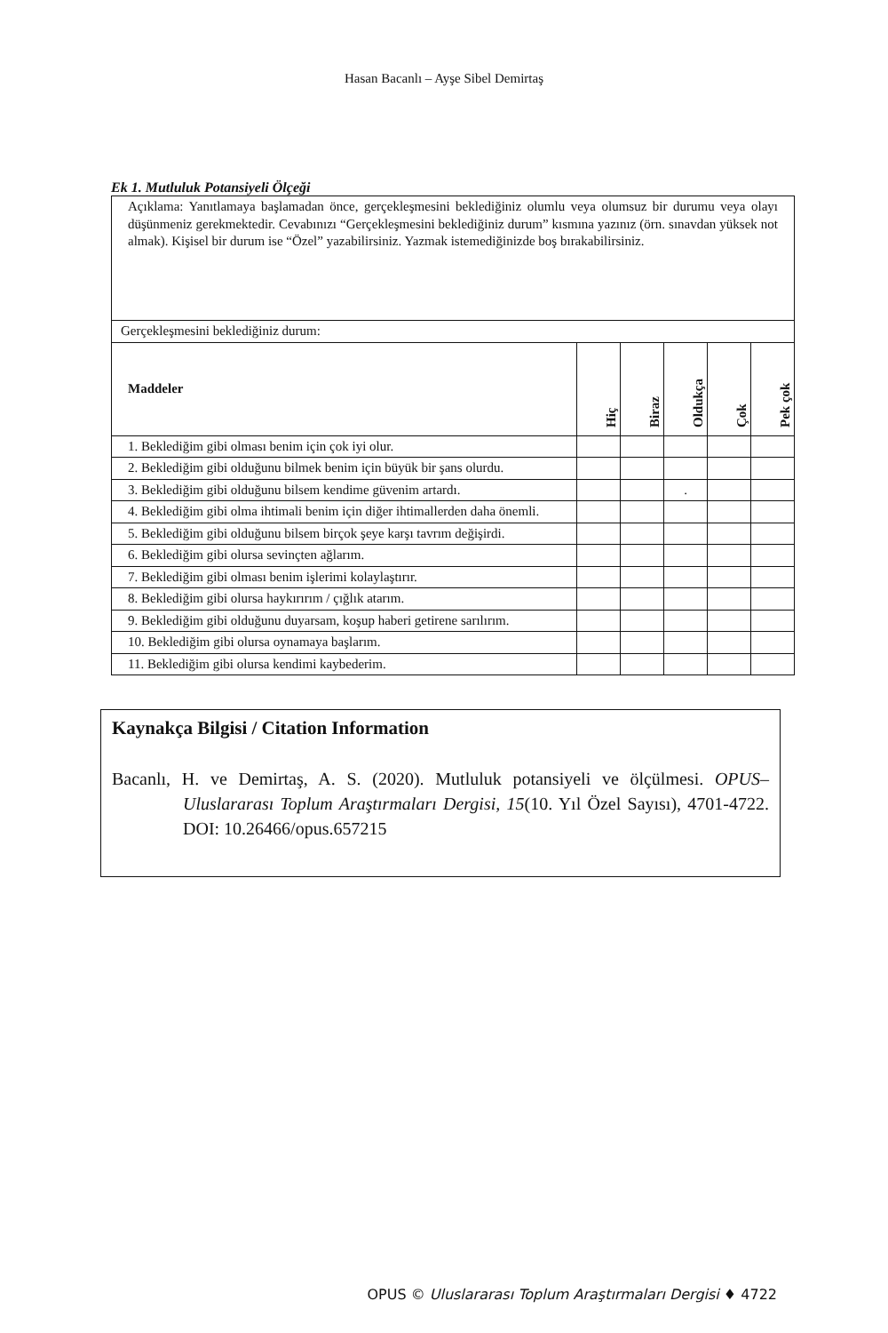Hasan Bacanlı – Ayşe Sibel Demirtaş
Ek 1. Mutluluk Potansiyeli Ölçeği
| Açıklama: Yanıtlamaya başlamadan önce, gerçekleşmesini beklediğiniz olumlu veya olumsuz bir durumu veya olayı düşünmeniz gerekmektedir. Cevabınızı “Gerçekleşmesini beklediğiniz durum” kısmına yazınız (örn. sınavdan yüksek not almak). Kişisel bir durum ise “Özel” yazabilirsiniz. Yazmak istemediğinizde boş bırakabilirsiniz. | | | | | |
| Gerçekleşmesini beklediğiniz durum: | | | | | |
| Maddeler | Hiç | Biraz | Oldukça | Çok | Pek çok |
| 1. Beklediğim gibi olması benim için çok iyi olur. | | | | | |
| 2. Beklediğim gibi olduğunu bilmek benim için büyük bir şans olurdu. | | | | | |
| 3. Beklediğim gibi olduğunu bilsem kendime güvenim artardı. | | | . | | |
| 4. Beklediğim gibi olma ihtimali benim için diğer ihtimallerden daha önemli. | | | | | |
| 5. Beklediğim gibi olduğunu bilsem birçok şeye karşı tavrım değişirdi. | | | | | |
| 6. Beklediğim gibi olursa sevinçten ağlarım. | | | | | |
| 7. Beklediğim gibi olması benim işlerimi kolaylaştırır. | | | | | |
| 8. Beklediğim gibi olursa haykırırım / çığlık atarım. | | | | | |
| 9. Beklediğim gibi olduğunu duyarsam, koşup haberi getirene sarılırım. | | | | | |
| 10. Beklediğim gibi olursa oynamaya başlarım. | | | | | |
| 11. Beklediğim gibi olursa kendimi kaybederim. | | | | | |
Kaynakça Bilgisi / Citation Information
Bacanlı, H. ve Demirtaş, A. S. (2020). Mutluluk potansiyeli ve ölçülmesi. OPUS–Uluslararası Toplum Araştırmaları Dergisi, 15(10. Yıl Özel Sayısı), 4701-4722. DOI: 10.26466/opus.657215
OPUS © Uluslararası Toplum Araştırmaları Dergisi ♦ 4722